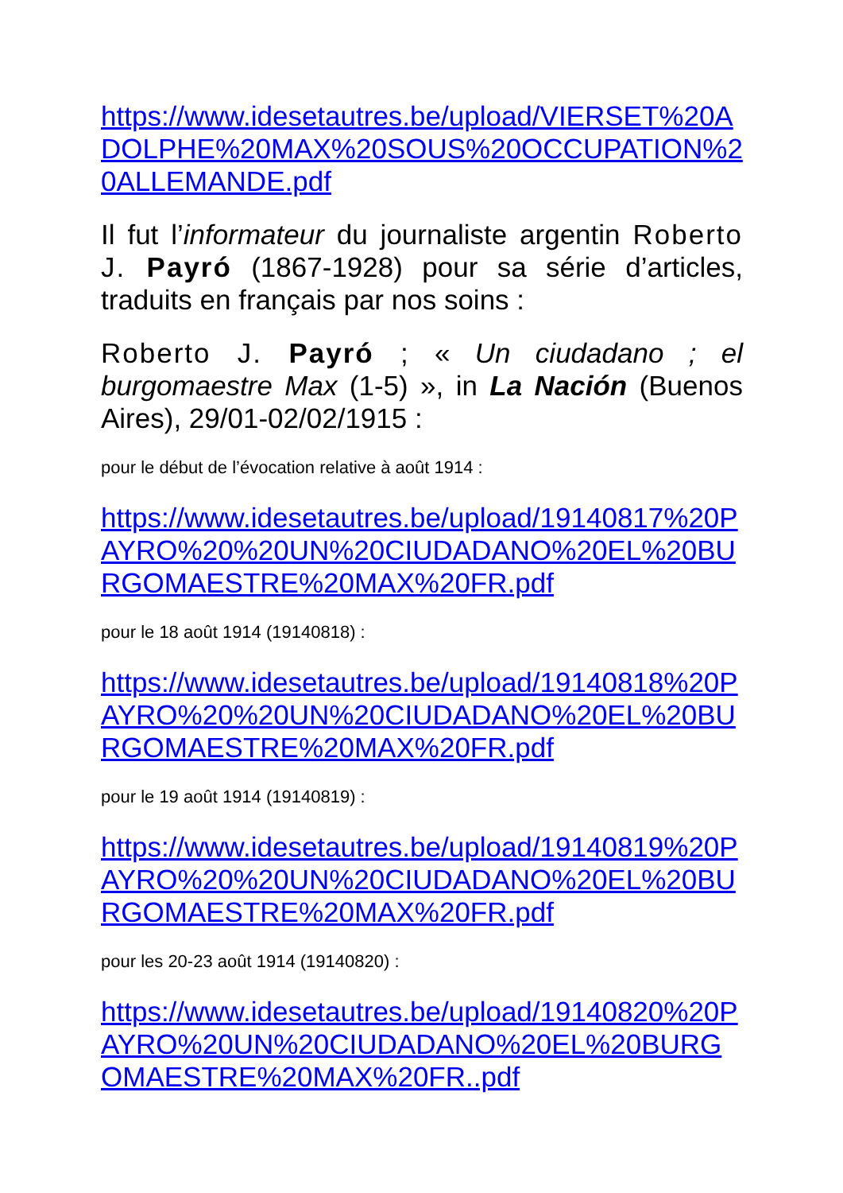https://www.idesetautres.be/upload/VIERSET%20ADOLPHE%20MAX%20SOUS%20OCCUPATION%20ALLEMANDE.pdf
Il fut l’informateur du journaliste argentin Roberto J. Payró (1867-1928) pour sa série d’articles, traduits en français par nos soins :
Roberto J. Payró ; « Un ciudadano ; el burgomaestre Max (1-5) », in La Nación (Buenos Aires), 29/01-02/02/1915 :
pour le début de l’évocation relative à août 1914 :
https://www.idesetautres.be/upload/19140817%20PAYRO%20%20UN%20CIUDADANO%20EL%20BURGOMAESTRE%20MAX%20FR.pdf
pour le 18 août 1914 (19140818) :
https://www.idesetautres.be/upload/19140818%20PAYRO%20%20UN%20CIUDADANO%20EL%20BURGOMAESTRE%20MAX%20FR.pdf
pour le 19 août 1914 (19140819) :
https://www.idesetautres.be/upload/19140819%20PAYRO%20%20UN%20CIUDADANO%20EL%20BURGOMAESTRE%20MAX%20FR.pdf
pour les 20-23 août 1914 (19140820) :
https://www.idesetautres.be/upload/19140820%20PAYRO%20UN%20CIUDADANO%20EL%20BURGOMAESTRE%20MAX%20FR..pdf